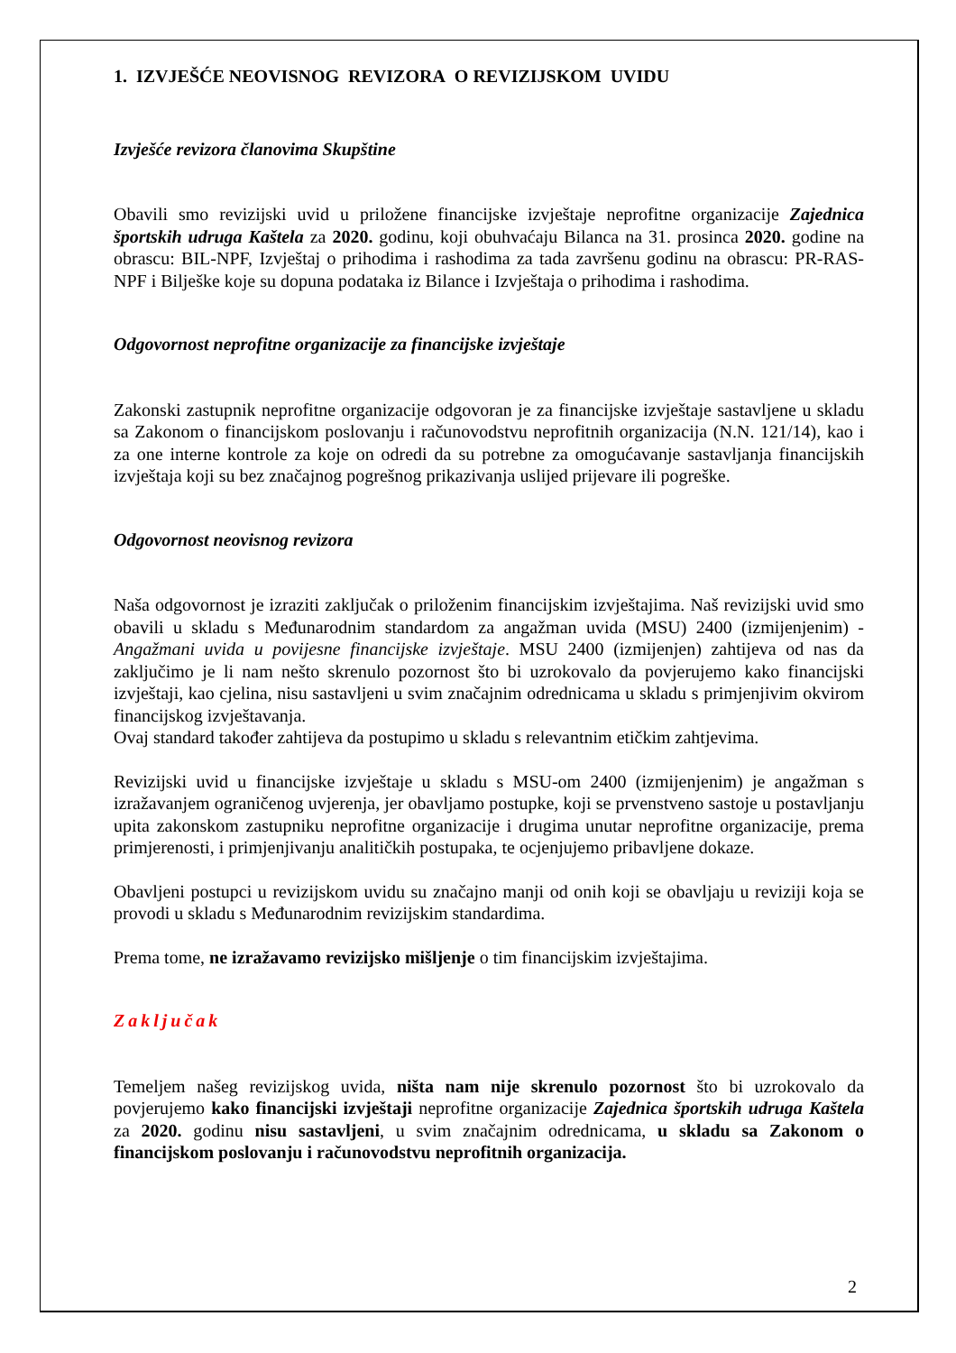1. IZVJEŠĆE NEOVISNOG REVIZORA O REVIZIJSKOM UVIDU
Izvješće revizora članovima Skupštine
Obavili smo revizijski uvid u priložene financijske izvještaje neprofitne organizacije Zajednica športskih udruga Kaštela za 2020. godinu, koji obuhvaćaju Bilanca na 31. prosinca 2020. godine na obrascu: BIL-NPF, Izvještaj o prihodima i rashodima za tada završenu godinu na obrascu: PR-RAS-NPF i Bilješke koje su dopuna podataka iz Bilance i Izvještaja o prihodima i rashodima.
Odgovornost neprofitne organizacije za financijske izvještaje
Zakonski zastupnik neprofitne organizacije odgovoran je za financijske izvještaje sastavljene u skladu sa Zakonom o financijskom poslovanju i računovodstvu neprofitnih organizacija (N.N. 121/14), kao i za one interne kontrole za koje on odredi da su potrebne za omogućavanje sastavljanja financijskih izvještaja koji su bez značajnog pogrešnog prikazivanja uslijed prijevare ili pogreške.
Odgovornost neovisnog revizora
Naša odgovornost je izraziti zaključak o priloženim financijskim izvještajima. Naš revizijski uvid smo obavili u skladu s Međunarodnim standardom za angažman uvida (MSU) 2400 (izmijenjenim) - Angažmani uvida u povijesne financijske izvještaje. MSU 2400 (izmijenjen) zahtijeva od nas da zaključimo je li nam nešto skrenulo pozornost što bi uzrokovalo da povjerujemo kako financijski izvještaji, kao cjelina, nisu sastavljeni u svim značajnim odrednicama u skladu s primjenjivim okvirom financijskog izvještavanja.
Ovaj standard također zahtijeva da postupimo u skladu s relevantnim etičkim zahtjevima.
Revizijski uvid u financijske izvještaje u skladu s MSU-om 2400 (izmijenjenim) je angažman s izražavanjem ograničenog uvjerenja, jer obavljamo postupke, koji se prvenstveno sastoje u postavljanju upita zakonskom zastupniku neprofitne organizacije i drugima unutar neprofitne organizacije, prema primjerenosti, i primjenjivanju analitičkih postupaka, te ocjenjujemo pribavljene dokaze.
Obavljeni postupci u revizijskom uvidu su značajno manji od onih koji se obavljaju u reviziji koja se provodi u skladu s Međunarodnim revizijskim standardima.
Prema tome, ne izražavamo revizijsko mišljenje o tim financijskim izvještajima.
Zaključak
Temeljem našeg revizijskog uvida, ništa nam nije skrenulo pozornost što bi uzrokovalo da povjerujemo kako financijski izvještaji neprofitne organizacije Zajednica športskih udruga Kaštela za 2020. godinu nisu sastavljeni, u svim značajnim odrednicama, u skladu sa Zakonom o financijskom poslovanju i računovodstvu neprofitnih organizacija.
2